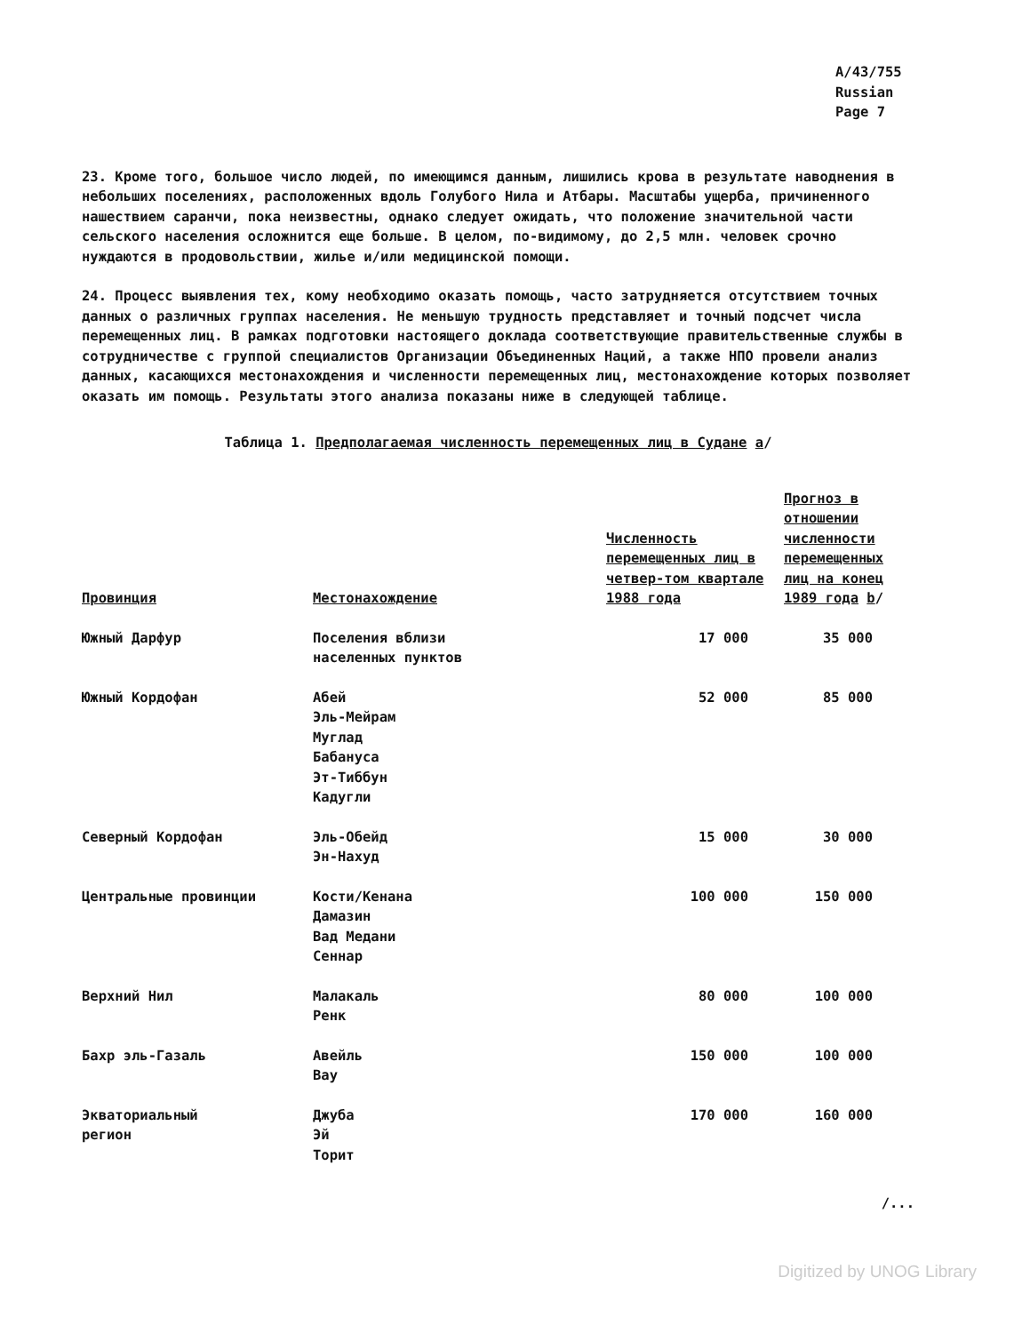A/43/755
Russian
Page 7
23. Кроме того, большое число людей, по имеющимся данным, лишились крова в результате наводнения в небольших поселениях, расположенных вдоль Голубого Нила и Атбары. Масштабы ущерба, причиненного нашествием саранчи, пока неизвестны, однако следует ожидать, что положение значительной части сельского населения осложнится еще больше. В целом, по-видимому, до 2,5 млн. человек срочно нуждаются в продовольствии, жилье и/или медицинской помощи.
24. Процесс выявления тех, кому необходимо оказать помощь, часто затрудняется отсутствием точных данных о различных группах населения. Не меньшую трудность представляет и точный подсчет числа перемещенных лиц. В рамках подготовки настоящего доклада соответствующие правительственные службы в сотрудничестве с группой специалистов Организации Объединенных Наций, а также НПО провели анализ данных, касающихся местонахождения и численности перемещенных лиц, местонахождение которых позволяет оказать им помощь. Результаты этого анализа показаны ниже в следующей таблице.
Таблица 1. Предполагаемая численность перемещенных лиц в Судане a/
| Провинция | Местонахождение | Численность перемещенных лиц в четвер-том квартале 1988 года | Прогноз в отношении численности перемещенных лиц на конец 1989 года b / |
| --- | --- | --- | --- |
| Южный Дарфур | Поселения вблизи населенных пунктов | 17 000 | 35 000 |
| Южный Кордофан | Абей Эль-Мейрам Муглад Бабануса Эт-Тиббун Кадугли | 52 000 | 85 000 |
| Северный Кордофан | Эль-Обейд Эн-Нахуд | 15 000 | 30 000 |
| Центральные провинции | Кости/Кенана Дамазин Вад Медани Сеннар | 100 000 | 150 000 |
| Верхний Нил | Малакаль Ренк | 80 000 | 100 000 |
| Бахр эль-Газаль | Авейль Вау | 150 000 | 100 000 |
| Экваториальный регион | Джуба Эй Торит | 170 000 | 160 000 |
/...
Digitized by UNOG Library